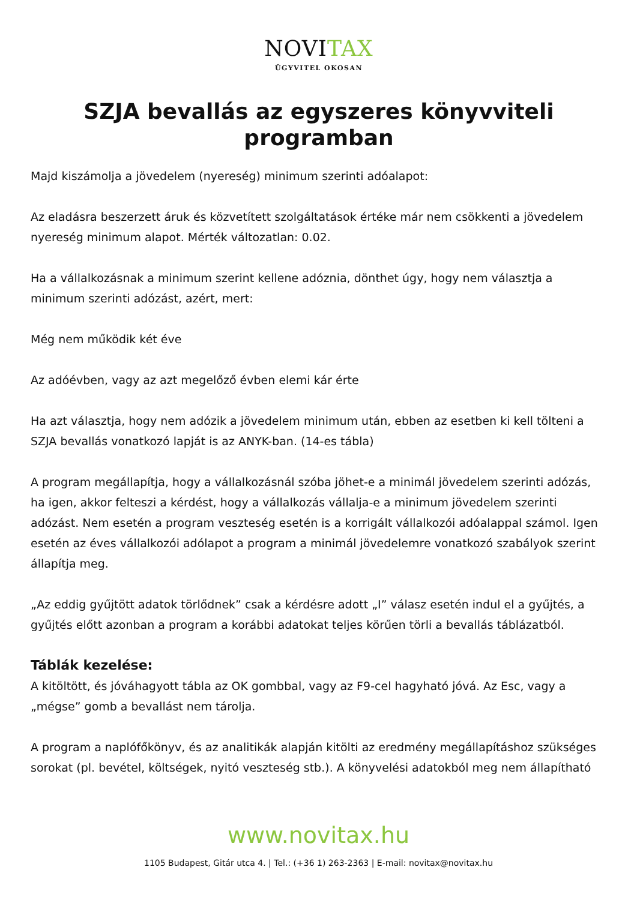NOVITAX
ÜGYVITEL OKOSAN
SZJA bevallás az egyszeres könyvviteli programban
Majd kiszámolja a jövedelem (nyereség) minimum szerinti adóalapot:
Az eladásra beszerzett áruk és közvetített szolgáltatások értéke már nem csökkenti a jövedelem nyereség minimum alapot. Mérték változatlan: 0.02.
Ha a vállalkozásnak a minimum szerint kellene adóznia, dönthet úgy, hogy nem választja a minimum szerinti adózást, azért, mert:
Még nem működik két éve
Az adóévben, vagy az azt megelőző évben elemi kár érte
Ha azt választja, hogy nem adózik a jövedelem minimum után, ebben az esetben ki kell tölteni a SZJA bevallás vonatkozó lapját is az ANYK-ban. (14-es tábla)
A program megállapítja, hogy a vállalkozásnál szóba jöhet-e a minimál jövedelem szerinti adózás, ha igen, akkor felteszi a kérdést, hogy a vállalkozás vállalja-e a minimum jövedelem szerinti adózást. Nem esetén a program veszteség esetén is a korrigált vállalkozói adóalappal számol. Igen esetén az éves vállalkozói adólapot a program a minimál jövedelemre vonatkozó szabályok szerint állapítja meg.
„Az eddig gyűjtött adatok törlődnek” csak a kérdésre adott „I” válasz esetén indul el a gyűjtés, a gyűjtés előtt azonban a program a korábbi adatokat teljes körűen törli a bevallás táblázatból.
Táblák kezelése:
A kitöltött, és jóváhagyott tábla az OK gombbal, vagy az F9-cel hagyható jóvá. Az Esc, vagy a „mégse” gomb a bevallást nem tárolja.
A program a naplófőkönyv, és az analitikák alapján kitölti az eredmény megállapításhoz szükséges sorokat (pl. bevétel, költségek, nyitó veszteség stb.). A könyvelési adatokból meg nem állapítható
www.novitax.hu
1105 Budapest, Gitár utca 4. | Tel.: (+36 1) 263-2363 | E-mail: novitax@novitax.hu